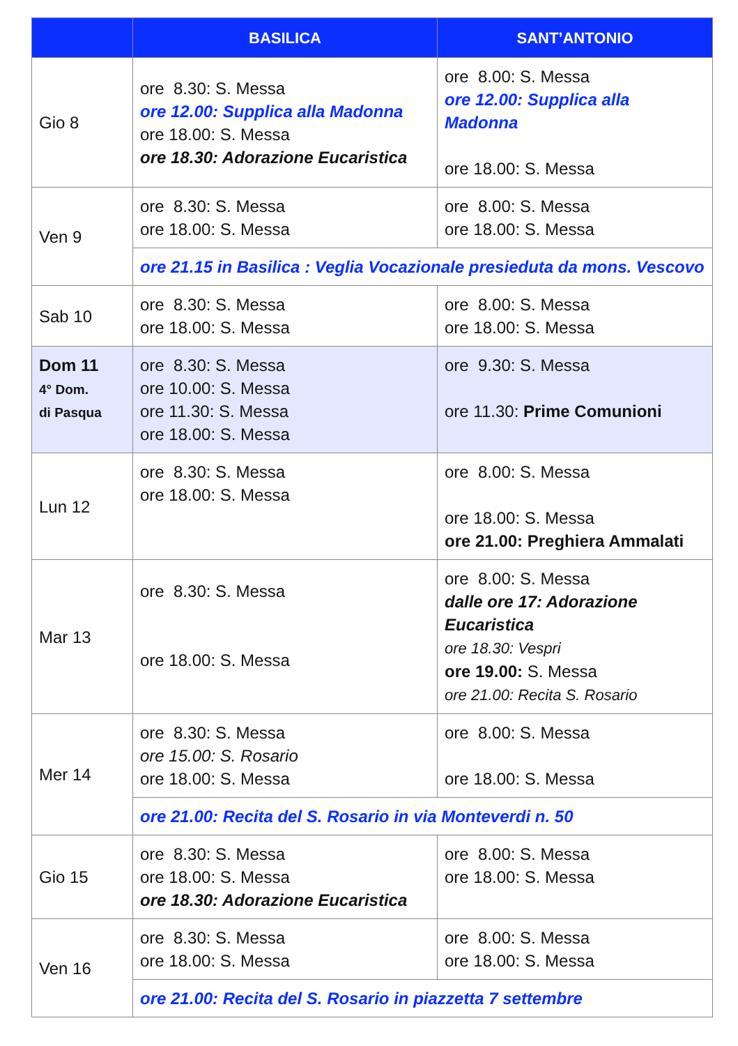| | BASILICA | SANT’ANTONIO |
| --- | --- | --- |
| Gio 8 | ore 8.30: S. Messa ore 12.00: Supplica alla Madonna ore 18.00: S. Messa ore 18.30: Adorazione Eucaristica | ore 8.00: S. Messa ore 12.00: Supplica alla Madonna ore 18.00: S. Messa |
| Ven 9 | ore 8.30: S. Messa ore 18.00: S. Messa | ore 8.00: S. Messa ore 18.00: S. Messa |
| | ore 21.15 in Basilica : Veglia Vocazionale presieduta da mons. Vescovo | |
| Sab 10 | ore 8.30: S. Messa ore 18.00: S. Messa | ore 8.00: S. Messa ore 18.00: S. Messa |
| Dom 11 4° Dom. di Pasqua | ore 8.30: S. Messa ore 10.00: S. Messa ore 11.30: S. Messa ore 18.00: S. Messa | ore 9.30: S. Messa ore 11.30: Prime Comunioni |
| Lun 12 | ore 8.30: S. Messa ore 18.00: S. Messa | ore 8.00: S. Messa ore 18.00: S. Messa ore 21.00: Preghiera Ammalati |
| Mar 13 | ore 8.30: S. Messa ore 18.00: S. Messa | ore 8.00: S. Messa dalle ore 17: Adorazione Eucaristica ore 18.30: Vespri ore 19.00: S. Messa ore 21.00: Recita S. Rosario |
| Mer 14 | ore 8.30: S. Messa ore 15.00: S. Rosario ore 18.00: S. Messa | ore 8.00: S. Messa ore 18.00: S. Messa |
| | ore 21.00: Recita del S. Rosario in via Monteverdi n. 50 | |
| Gio 15 | ore 8.30: S. Messa ore 18.00: S. Messa ore 18.30: Adorazione Eucaristica | ore 8.00: S. Messa ore 18.00: S. Messa |
| Ven 16 | ore 8.30: S. Messa ore 18.00: S. Messa | ore 8.00: S. Messa ore 18.00: S. Messa |
| | ore 21.00: Recita del S. Rosario in piazzetta 7 settembre | |